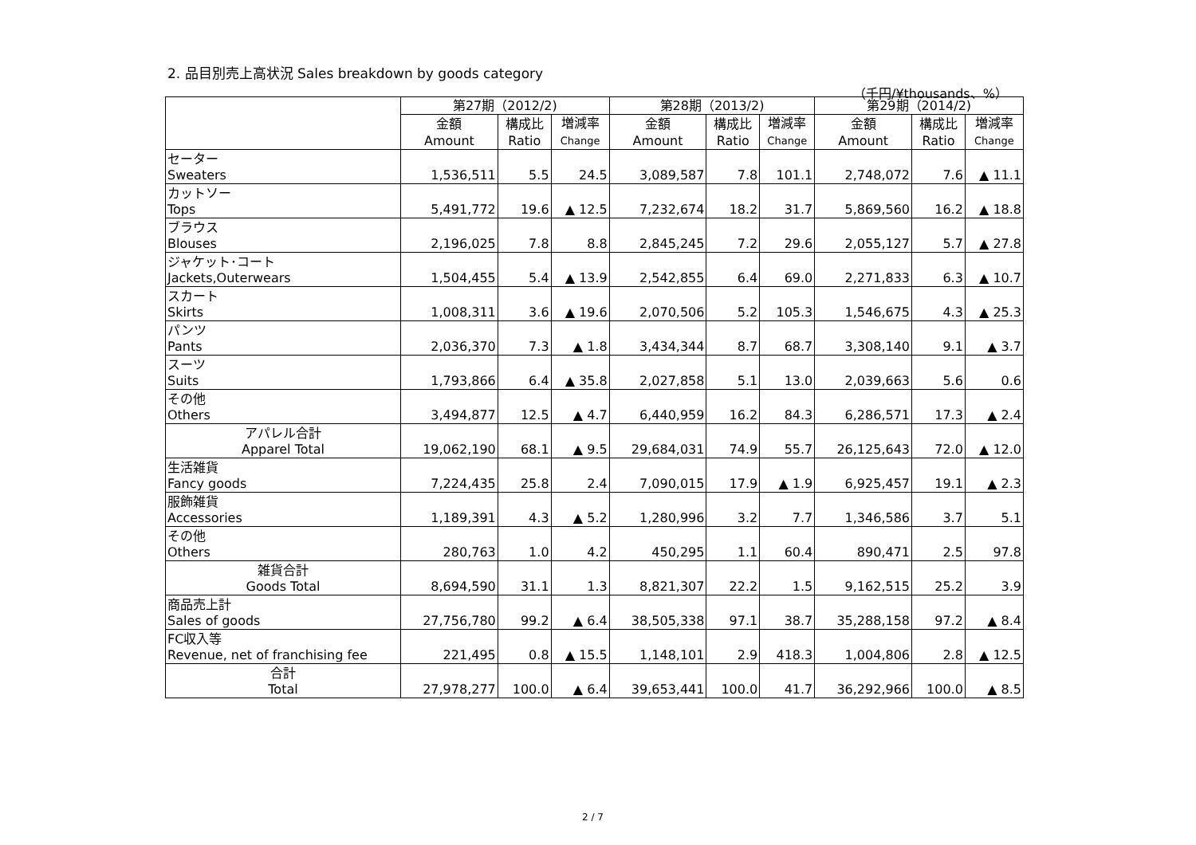2. 品目別売上高状況 Sales breakdown by goods category
（千円/¥thousands、%）
| | 第27期（2012/2) | | | 第28期（2013/2) | | | 第29期（2014/2) | | |
| --- | --- | --- | --- | --- | --- | --- | --- | --- | --- |
| | 金額 Amount | 構成比 Ratio | 増減率 Change | 金額 Amount | 構成比 Ratio | 増減率 Change | 金額 Amount | 構成比 Ratio | 増減率 Change |
| セーター Sweaters | 1,536,511 | 5.5 | 24.5 | 3,089,587 | 7.8 | 101.1 | 2,748,072 | 7.6 | ▲ 11.1 |
| カットソー Tops | 5,491,772 | 19.6 | ▲ 12.5 | 7,232,674 | 18.2 | 31.7 | 5,869,560 | 16.2 | ▲ 18.8 |
| ブラウス Blouses | 2,196,025 | 7.8 | 8.8 | 2,845,245 | 7.2 | 29.6 | 2,055,127 | 5.7 | ▲ 27.8 |
| ジャケット･コート Jackets,Outerwears | 1,504,455 | 5.4 | ▲ 13.9 | 2,542,855 | 6.4 | 69.0 | 2,271,833 | 6.3 | ▲ 10.7 |
| スカート Skirts | 1,008,311 | 3.6 | ▲ 19.6 | 2,070,506 | 5.2 | 105.3 | 1,546,675 | 4.3 | ▲ 25.3 |
| パンツ Pants | 2,036,370 | 7.3 | ▲ 1.8 | 3,434,344 | 8.7 | 68.7 | 3,308,140 | 9.1 | ▲ 3.7 |
| スーツ Suits | 1,793,866 | 6.4 | ▲ 35.8 | 2,027,858 | 5.1 | 13.0 | 2,039,663 | 5.6 | 0.6 |
| その他 Others | 3,494,877 | 12.5 | ▲ 4.7 | 6,440,959 | 16.2 | 84.3 | 6,286,571 | 17.3 | ▲ 2.4 |
| アパレル合計 Apparel Total | 19,062,190 | 68.1 | ▲ 9.5 | 29,684,031 | 74.9 | 55.7 | 26,125,643 | 72.0 | ▲ 12.0 |
| 生活雑貨 Fancy goods | 7,224,435 | 25.8 | 2.4 | 7,090,015 | 17.9 | ▲ 1.9 | 6,925,457 | 19.1 | ▲ 2.3 |
| 服飾雑貨 Accessories | 1,189,391 | 4.3 | ▲ 5.2 | 1,280,996 | 3.2 | 7.7 | 1,346,586 | 3.7 | 5.1 |
| その他 Others | 280,763 | 1.0 | 4.2 | 450,295 | 1.1 | 60.4 | 890,471 | 2.5 | 97.8 |
| 雑貨合計 Goods Total | 8,694,590 | 31.1 | 1.3 | 8,821,307 | 22.2 | 1.5 | 9,162,515 | 25.2 | 3.9 |
| 商品売上計 Sales of goods | 27,756,780 | 99.2 | ▲ 6.4 | 38,505,338 | 97.1 | 38.7 | 35,288,158 | 97.2 | ▲ 8.4 |
| FC収入等 Revenue, net of franchising fee | 221,495 | 0.8 | ▲ 15.5 | 1,148,101 | 2.9 | 418.3 | 1,004,806 | 2.8 | ▲ 12.5 |
| 合計 Total | 27,978,277 | 100.0 | ▲ 6.4 | 39,653,441 | 100.0 | 41.7 | 36,292,966 | 100.0 | ▲ 8.5 |
2 / 7